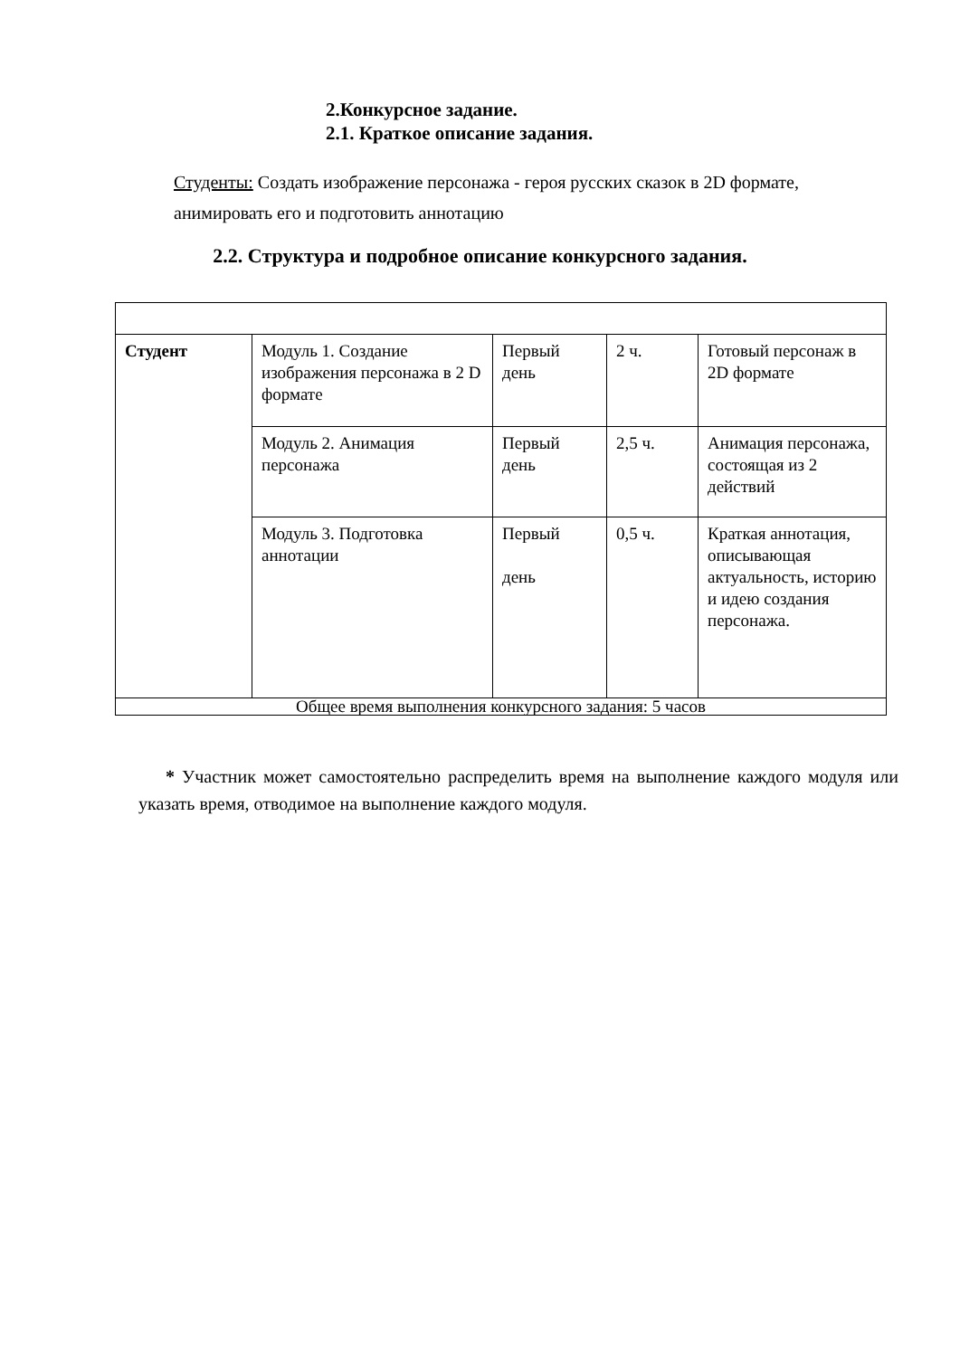2.Конкурсное задание.
2.1. Краткое описание задания.
Студенты: Создать изображение персонажа - героя русских сказок в 2D формате, анимировать его и подготовить аннотацию
2.2. Структура и подробное описание конкурсного задания.
| Студент | Модуль 1. Создание изображения персонажа в 2 D формате | Первый день | 2 ч. | Готовый персонаж в 2D формате |
| | Модуль 2. Анимация персонажа | Первый день | 2,5 ч. | Анимация персонажа, состоящая из 2 действий |
| | Модуль 3. Подготовка аннотации | Первый день | 0,5 ч. | Краткая аннотация, описывающая актуальность, историю и идею создания персонажа. |
| Общее время выполнения конкурсного задания: 5 часов | | | | |
* Участник может самостоятельно распределить время на выполнение каждого модуля или указать время, отводимое на выполнение каждого модуля.